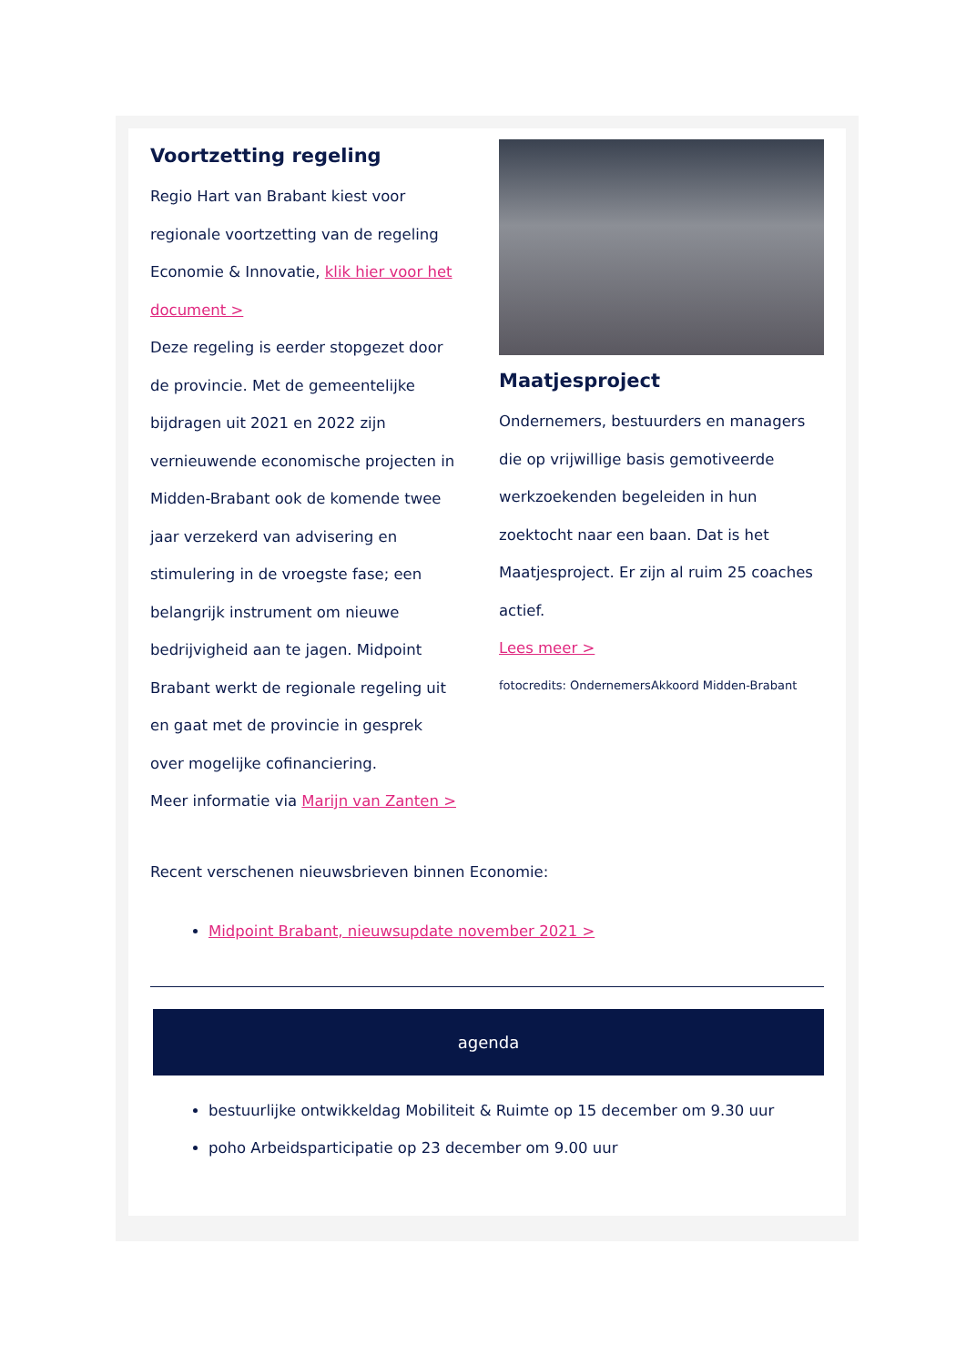Voortzetting regeling
Regio Hart van Brabant kiest voor regionale voortzetting van de regeling Economie & Innovatie, klik hier voor het document >
Deze regeling is eerder stopgezet door de provincie. Met de gemeentelijke bijdragen uit 2021 en 2022 zijn vernieuwende economische projecten in Midden-Brabant ook de komende twee jaar verzekerd van advisering en stimulering in de vroegste fase; een belangrijk instrument om nieuwe bedrijvigheid aan te jagen. Midpoint Brabant werkt de regionale regeling uit en gaat met de provincie in gesprek over mogelijke cofinanciering.
Meer informatie via Marijn van Zanten >
Maatjesproject
Ondernemers, bestuurders en managers die op vrijwillige basis gemotiveerde werkzoekenden begeleiden in hun zoektocht naar een baan. Dat is het Maatjesproject. Er zijn al ruim 25 coaches actief.
Lees meer >
fotocredits: OndernemersAkkoord Midden-Brabant
Recent verschenen nieuwsbrieven binnen Economie:
Midpoint Brabant, nieuwsupdate november 2021 >
agenda
bestuurlijke ontwikkeldag Mobiliteit & Ruimte op 15 december om 9.30 uur
poho Arbeidsparticipatie op 23 december om 9.00 uur